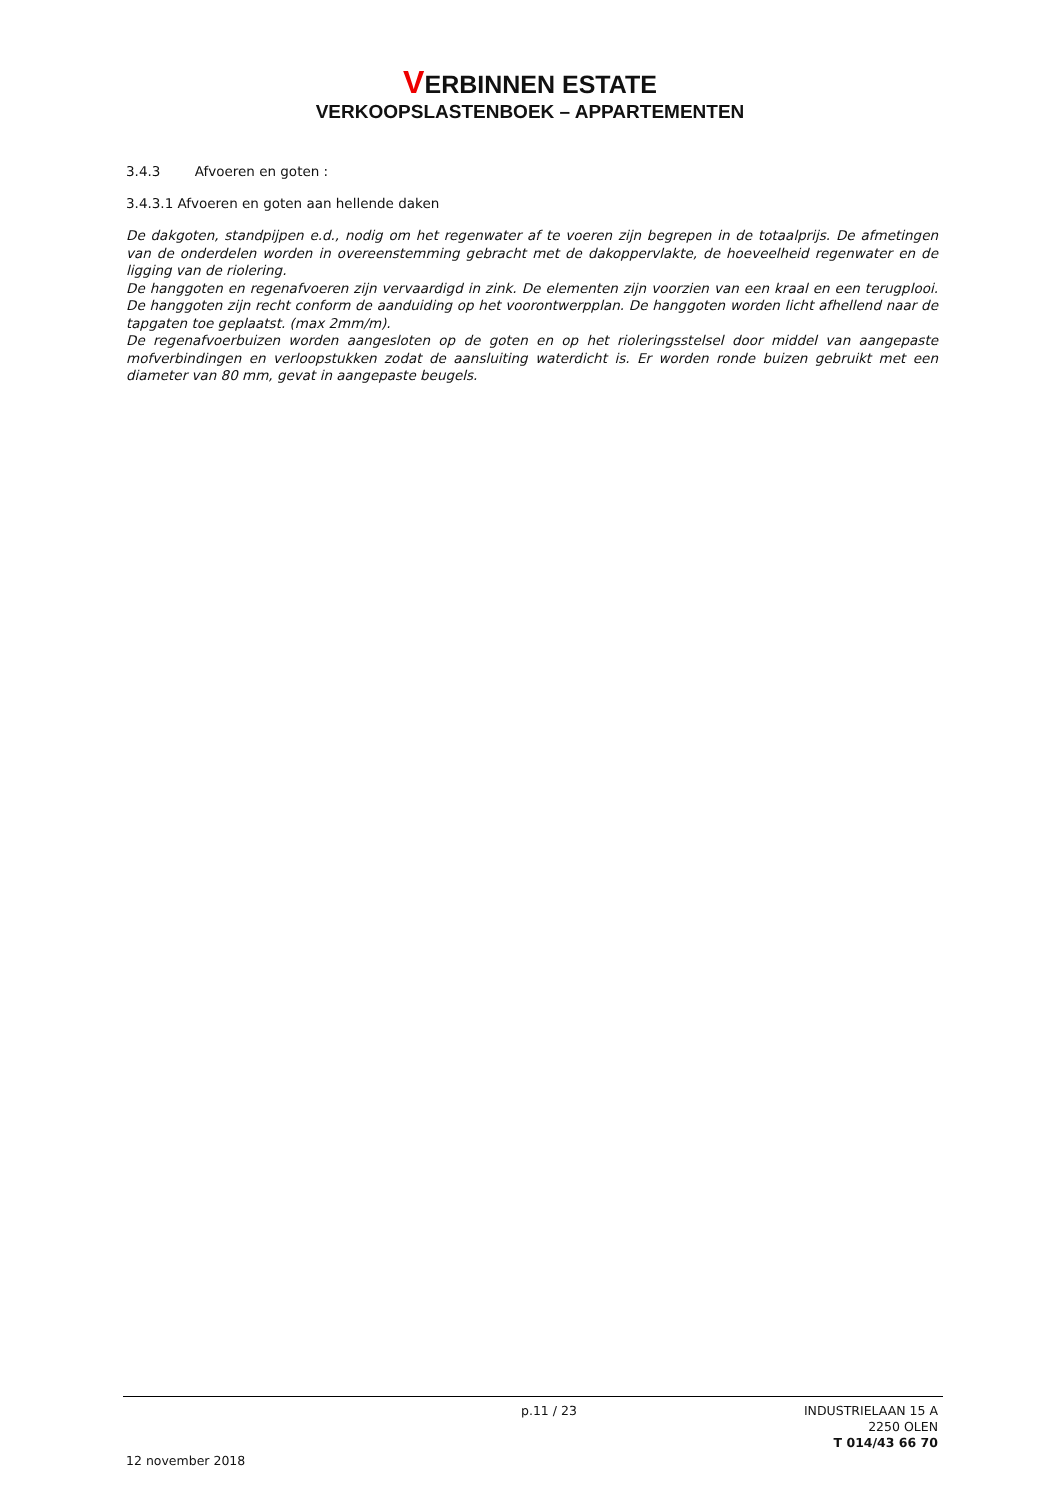VERBINNEN ESTATE
VERKOOPSLASTENBOEK – APPARTEMENTEN
3.4.3 Afvoeren en goten :
3.4.3.1 Afvoeren en goten aan hellende daken
De dakgoten, standpijpen e.d., nodig om het regenwater af te voeren zijn begrepen in de totaalprijs. De afmetingen van de onderdelen worden in overeenstemming gebracht met de dakoppervlakte, de hoeveelheid regenwater en de ligging van de riolering.
De hanggoten en regenafvoeren zijn vervaardigd in zink. De elementen zijn voorzien van een kraal en een terugplooi. De hanggoten zijn recht conform de aanduiding op het voorontwerpplan. De hanggoten worden licht afhellend naar de tapgaten toe geplaatst. (max 2mm/m).
De regenafvoerbuizen worden aangesloten op de goten en op het rioleringsstelsel door middel van aangepaste mofverbindingen en verloopstukken zodat de aansluiting waterdicht is. Er worden ronde buizen gebruikt met een diameter van 80 mm, gevat in aangepaste beugels.
p.11 / 23 INDUSTRIELAAN 15 A
2250 OLEN
T 014/43 66 70
12 november 2018